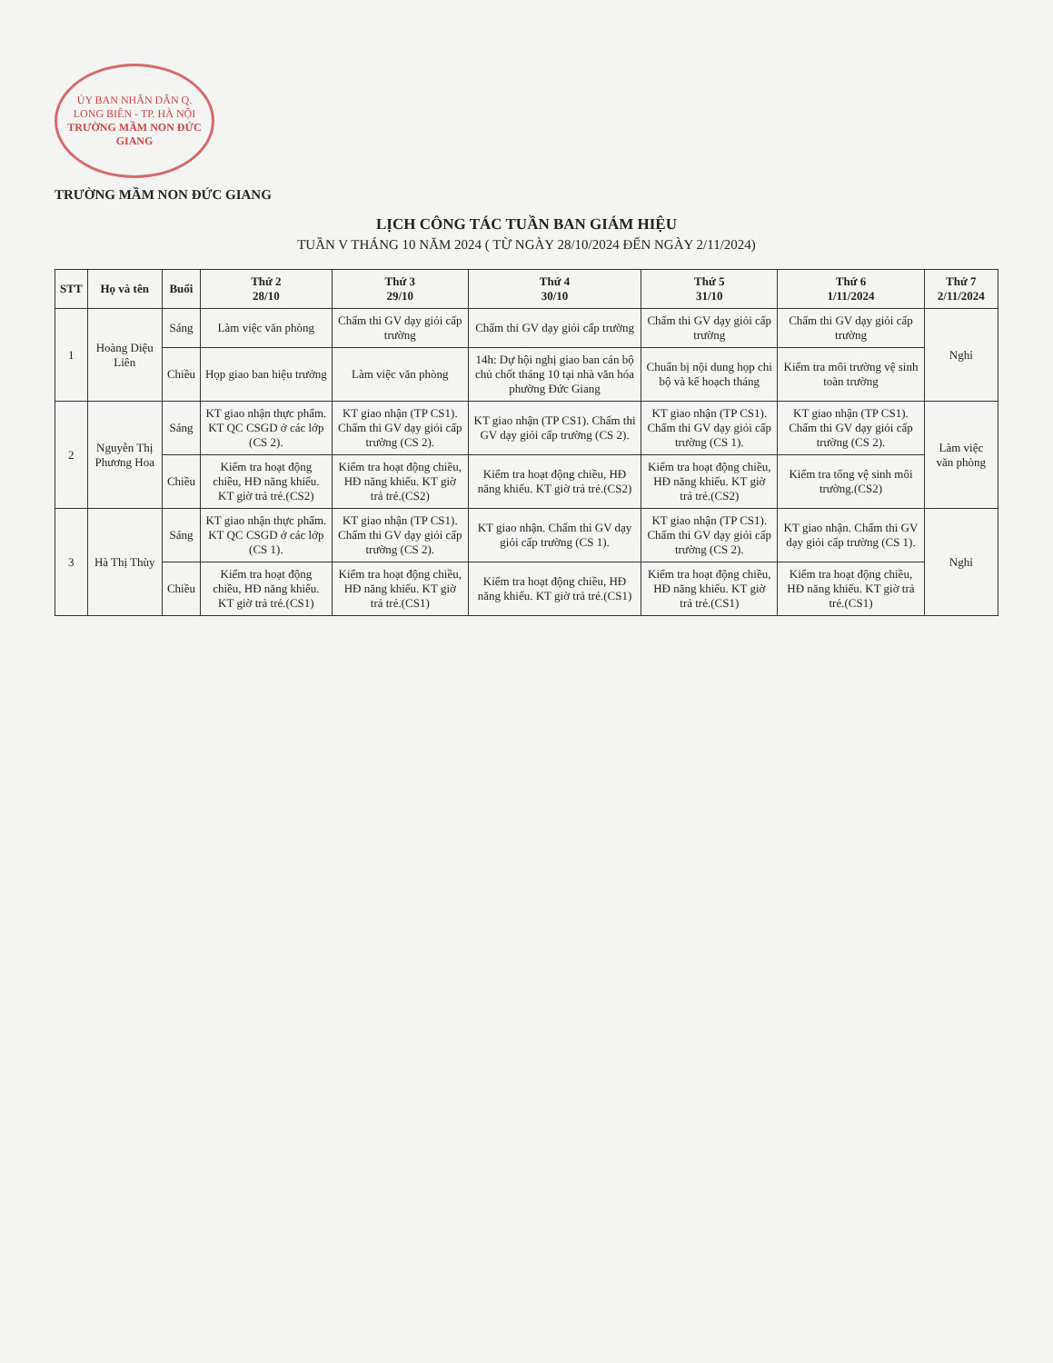ỦY BAN NHÂN DÂN Q. LONG BIÊN - TP. HÀ NỘI
TRƯỜNG MẦM NON ĐỨC GIANG
TRƯỜNG MẦM NON ĐỨC GIANG
LỊCH CÔNG TÁC TUẦN BAN GIÁM HIỆU
TUẦN V THÁNG 10 NĂM 2024 ( TỪ NGÀY 28/10/2024 ĐẾN NGÀY 2/11/2024)
| STT | Họ và tên | Buổi | Thứ 2 28/10 | Thứ 3 29/10 | Thứ 4 30/10 | Thứ 5 31/10 | Thứ 6 1/11/2024 | Thứ 7 2/11/2024 |
| --- | --- | --- | --- | --- | --- | --- | --- | --- |
| 1 | Hoàng Diệu Liên | Sáng | Làm việc văn phòng | Chấm thi GV dạy giỏi cấp trường | Chấm thi GV dạy giỏi cấp trường | Chấm thi GV dạy giỏi cấp trường | Chấm thi GV dạy giỏi cấp trường | Nghỉ |
| | | Chiều | Họp giao ban hiệu trưởng | Làm việc văn phòng | 14h: Dự hội nghị giao ban cán bộ chủ chốt tháng 10 tại nhà văn hóa phường Đức Giang | Chuẩn bị nội dung họp chi bộ và kế hoạch tháng | Kiểm tra môi trường vệ sinh toàn trường | |
| 2 | Nguyễn Thị Phương Hoa | Sáng | KT giao nhận thực phẩm. KT QC CSGD ở các lớp (CS 2). | KT giao nhận (TP CS1). Chấm thi GV dạy giỏi cấp trường (CS 2). | KT giao nhận (TP CS1). Chấm thi GV dạy giỏi cấp trường (CS 2). | KT giao nhận (TP CS1). Chấm thi GV dạy giỏi cấp trường (CS 1). | KT giao nhận (TP CS1). Chấm thi GV dạy giỏi cấp trường (CS 2). | Làm việc văn phòng |
| | | Chiều | Kiểm tra hoạt động chiều, HĐ năng khiếu. KT giờ trả trẻ.(CS2) | Kiểm tra hoạt động chiều, HĐ năng khiếu. KT giờ trả trẻ.(CS2) | Kiểm tra hoạt động chiều, HĐ năng khiếu. KT giờ trả trẻ.(CS2) | Kiểm tra hoạt động chiều, HĐ năng khiếu. KT giờ trả trẻ.(CS2) | Kiểm tra tổng vệ sinh môi trường.(CS2) | |
| 3 | Hà Thị Thùy | Sáng | KT giao nhận thực phẩm. KT QC CSGD ở các lớp (CS 1). | KT giao nhận (TP CS1). Chấm thi GV dạy giỏi cấp trường (CS 2). | KT giao nhận. Chấm thi GV dạy giỏi cấp trường (CS 1). | KT giao nhận (TP CS1). Chấm thi GV dạy giỏi cấp trường (CS 2). | KT giao nhận. Chấm thi GV dạy giỏi cấp trường (CS 1). | Nghỉ |
| | | Chiều | Kiểm tra hoạt động chiều, HĐ năng khiếu. KT giờ trả trẻ.(CS1) | Kiểm tra hoạt động chiều, HĐ năng khiếu. KT giờ trả trẻ.(CS1) | Kiểm tra hoạt động chiều, HĐ năng khiếu. KT giờ trả trẻ.(CS1) | Kiểm tra hoạt động chiều, HĐ năng khiếu. KT giờ trả trẻ.(CS1) | Kiểm tra hoạt động chiều, HĐ năng khiếu. KT giờ trả trẻ.(CS1) | |